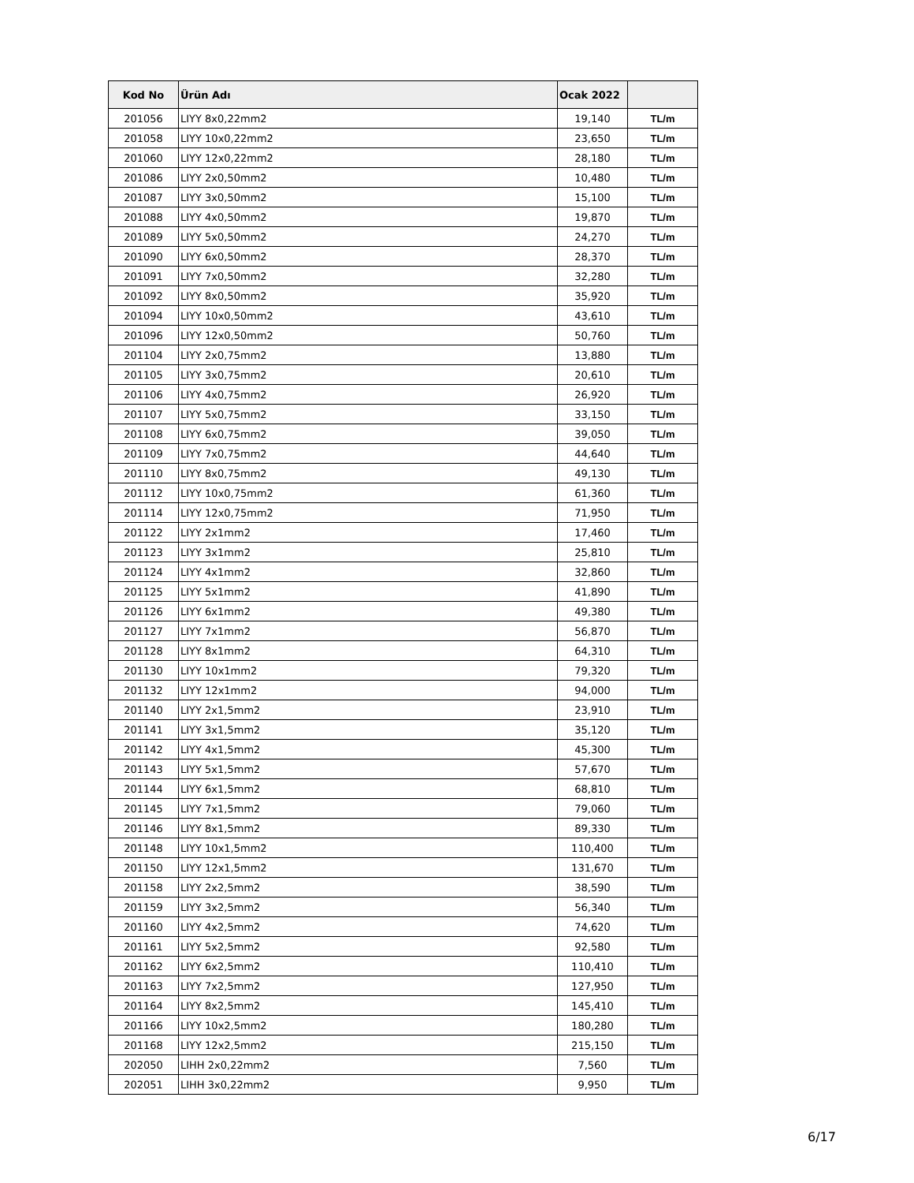| Kod No | Ürün Adı | Ocak 2022 | |
| --- | --- | --- | --- |
| 201056 | LIYY 8x0,22mm2 | 19,140 | TL/m |
| 201058 | LIYY 10x0,22mm2 | 23,650 | TL/m |
| 201060 | LIYY 12x0,22mm2 | 28,180 | TL/m |
| 201086 | LIYY 2x0,50mm2 | 10,480 | TL/m |
| 201087 | LIYY 3x0,50mm2 | 15,100 | TL/m |
| 201088 | LIYY 4x0,50mm2 | 19,870 | TL/m |
| 201089 | LIYY 5x0,50mm2 | 24,270 | TL/m |
| 201090 | LIYY 6x0,50mm2 | 28,370 | TL/m |
| 201091 | LIYY 7x0,50mm2 | 32,280 | TL/m |
| 201092 | LIYY 8x0,50mm2 | 35,920 | TL/m |
| 201094 | LIYY 10x0,50mm2 | 43,610 | TL/m |
| 201096 | LIYY 12x0,50mm2 | 50,760 | TL/m |
| 201104 | LIYY 2x0,75mm2 | 13,880 | TL/m |
| 201105 | LIYY 3x0,75mm2 | 20,610 | TL/m |
| 201106 | LIYY 4x0,75mm2 | 26,920 | TL/m |
| 201107 | LIYY 5x0,75mm2 | 33,150 | TL/m |
| 201108 | LIYY 6x0,75mm2 | 39,050 | TL/m |
| 201109 | LIYY 7x0,75mm2 | 44,640 | TL/m |
| 201110 | LIYY 8x0,75mm2 | 49,130 | TL/m |
| 201112 | LIYY 10x0,75mm2 | 61,360 | TL/m |
| 201114 | LIYY 12x0,75mm2 | 71,950 | TL/m |
| 201122 | LIYY 2x1mm2 | 17,460 | TL/m |
| 201123 | LIYY 3x1mm2 | 25,810 | TL/m |
| 201124 | LIYY 4x1mm2 | 32,860 | TL/m |
| 201125 | LIYY 5x1mm2 | 41,890 | TL/m |
| 201126 | LIYY 6x1mm2 | 49,380 | TL/m |
| 201127 | LIYY 7x1mm2 | 56,870 | TL/m |
| 201128 | LIYY 8x1mm2 | 64,310 | TL/m |
| 201130 | LIYY 10x1mm2 | 79,320 | TL/m |
| 201132 | LIYY 12x1mm2 | 94,000 | TL/m |
| 201140 | LIYY 2x1,5mm2 | 23,910 | TL/m |
| 201141 | LIYY 3x1,5mm2 | 35,120 | TL/m |
| 201142 | LIYY 4x1,5mm2 | 45,300 | TL/m |
| 201143 | LIYY 5x1,5mm2 | 57,670 | TL/m |
| 201144 | LIYY 6x1,5mm2 | 68,810 | TL/m |
| 201145 | LIYY 7x1,5mm2 | 79,060 | TL/m |
| 201146 | LIYY 8x1,5mm2 | 89,330 | TL/m |
| 201148 | LIYY 10x1,5mm2 | 110,400 | TL/m |
| 201150 | LIYY 12x1,5mm2 | 131,670 | TL/m |
| 201158 | LIYY 2x2,5mm2 | 38,590 | TL/m |
| 201159 | LIYY 3x2,5mm2 | 56,340 | TL/m |
| 201160 | LIYY 4x2,5mm2 | 74,620 | TL/m |
| 201161 | LIYY 5x2,5mm2 | 92,580 | TL/m |
| 201162 | LIYY 6x2,5mm2 | 110,410 | TL/m |
| 201163 | LIYY 7x2,5mm2 | 127,950 | TL/m |
| 201164 | LIYY 8x2,5mm2 | 145,410 | TL/m |
| 201166 | LIYY 10x2,5mm2 | 180,280 | TL/m |
| 201168 | LIYY 12x2,5mm2 | 215,150 | TL/m |
| 202050 | LIHH 2x0,22mm2 | 7,560 | TL/m |
| 202051 | LIHH 3x0,22mm2 | 9,950 | TL/m |
6/17